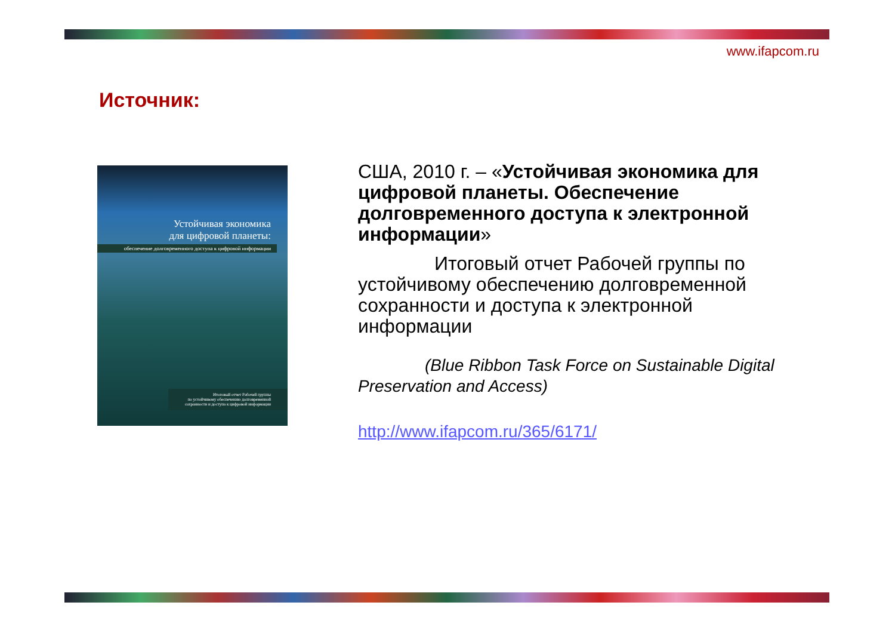www.ifapcom.ru
Источник:
Устойчивая экономика
для цифровой планеты:
обеспечение долговременного доступа к цифровой информации
Итоговый отчет Рабочей группы
по устойчивому обеспечению долговременной
сохранности и доступа к цифровой информации
США, 2010 г. – «Устойчивая экономика для цифровой планеты. Обеспечение долговременного доступа к электронной информации»
    Итоговый отчет Рабочей группы по устойчивому обеспечению долговременной сохранности и доступа к электронной информации
    (Blue Ribbon Task Force on Sustainable Digital Preservation and Access)
http://www.ifapcom.ru/365/6171/